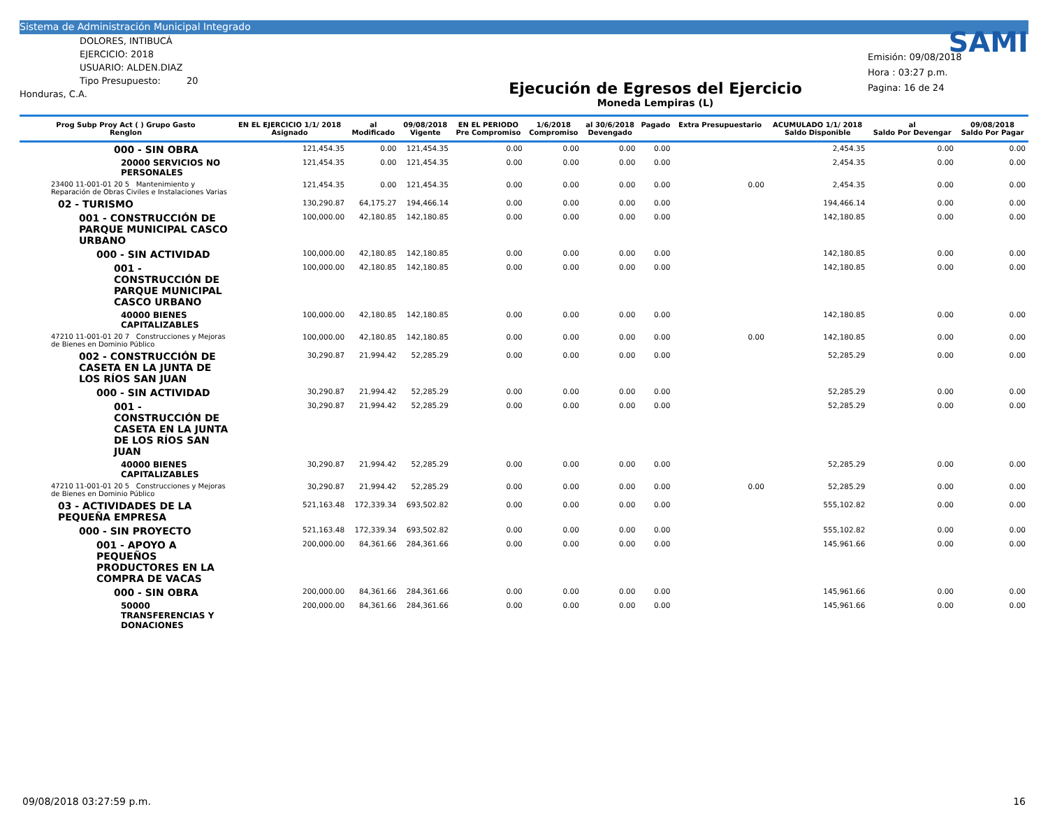Sistema de Administración Municipal Integrado
DOLORES, INTIBUCÁ
EJERCICIO: 2018
USUARIO: ALDEN.DIAZ
Tipo Presupuesto: 20
Honduras, C.A.
Ejecución de Egresos del Ejercicio
Moneda Lempiras (L)
SAMI
Emisión: 09/08/2018
Hora : 03:27 p.m.
Pagina: 16 de 24
| Prog Subp Proy Act ( ) Grupo Gasto Renglon | EN EL EJERCICIO 1/1/ 2018 Asignado | al Modificado | 09/08/2018 Vigente | EN EL PERIODO Pre Compromiso | 1/6/2018 Compromiso | al 30/6/2018 Devengado | Pagado | Extra Presupuestario | ACUMULADO 1/1/ 2018 Saldo Disponible | al Saldo Por Devengar | 09/08/2018 Saldo Por Pagar |
| --- | --- | --- | --- | --- | --- | --- | --- | --- | --- | --- | --- |
| 000 - SIN OBRA | 121,454.35 | 0.00 | 121,454.35 | 0.00 | 0.00 | 0.00 | 0.00 | | 2,454.35 | 0.00 | 0.00 |
| 20000 SERVICIOS NO PERSONALES | 121,454.35 | 0.00 | 121,454.35 | 0.00 | 0.00 | 0.00 | 0.00 | | 2,454.35 | 0.00 | 0.00 |
| 23400 11-001-01 20 5 Mantenimiento y Reparación de Obras Civiles e Instalaciones Varias | 121,454.35 | 0.00 | 121,454.35 | 0.00 | 0.00 | 0.00 | 0.00 | 0.00 | 2,454.35 | 0.00 | 0.00 |
| 02 - TURISMO | 130,290.87 | 64,175.27 | 194,466.14 | 0.00 | 0.00 | 0.00 | 0.00 | | 194,466.14 | 0.00 | 0.00 |
| 001 - CONSTRUCCIÓN DE PARQUE MUNICIPAL CASCO URBANO | 100,000.00 | 42,180.85 | 142,180.85 | 0.00 | 0.00 | 0.00 | 0.00 | | 142,180.85 | 0.00 | 0.00 |
| 000 - SIN ACTIVIDAD | 100,000.00 | 42,180.85 | 142,180.85 | 0.00 | 0.00 | 0.00 | 0.00 | | 142,180.85 | 0.00 | 0.00 |
| 001 - CONSTRUCCIÓN DE PARQUE MUNICIPAL CASCO URBANO | 100,000.00 | 42,180.85 | 142,180.85 | 0.00 | 0.00 | 0.00 | 0.00 | | 142,180.85 | 0.00 | 0.00 |
| 40000 BIENES CAPITALIZABLES | 100,000.00 | 42,180.85 | 142,180.85 | 0.00 | 0.00 | 0.00 | 0.00 | | 142,180.85 | 0.00 | 0.00 |
| 47210 11-001-01 20 7 Construcciones y Mejoras de Bienes en Dominio Público | 100,000.00 | 42,180.85 | 142,180.85 | 0.00 | 0.00 | 0.00 | 0.00 | 0.00 | 142,180.85 | 0.00 | 0.00 |
| 002 - CONSTRUCCIÓN DE CASETA EN LA JUNTA DE LOS RÍOS SAN JUAN | 30,290.87 | 21,994.42 | 52,285.29 | 0.00 | 0.00 | 0.00 | 0.00 | | 52,285.29 | 0.00 | 0.00 |
| 000 - SIN ACTIVIDAD | 30,290.87 | 21,994.42 | 52,285.29 | 0.00 | 0.00 | 0.00 | 0.00 | | 52,285.29 | 0.00 | 0.00 |
| 001 - CONSTRUCCIÓN DE CASETA EN LA JUNTA DE LOS RÍOS SAN JUAN | 30,290.87 | 21,994.42 | 52,285.29 | 0.00 | 0.00 | 0.00 | 0.00 | | 52,285.29 | 0.00 | 0.00 |
| 40000 BIENES CAPITALIZABLES | 30,290.87 | 21,994.42 | 52,285.29 | 0.00 | 0.00 | 0.00 | 0.00 | | 52,285.29 | 0.00 | 0.00 |
| 47210 11-001-01 20 5 Construcciones y Mejoras de Bienes en Dominio Público | 30,290.87 | 21,994.42 | 52,285.29 | 0.00 | 0.00 | 0.00 | 0.00 | 0.00 | 52,285.29 | 0.00 | 0.00 |
| 03 - ACTIVIDADES DE LA PEQUEÑA EMPRESA | 521,163.48 | 172,339.34 | 693,502.82 | 0.00 | 0.00 | 0.00 | 0.00 | | 555,102.82 | 0.00 | 0.00 |
| 000 - SIN PROYECTO | 521,163.48 | 172,339.34 | 693,502.82 | 0.00 | 0.00 | 0.00 | 0.00 | | 555,102.82 | 0.00 | 0.00 |
| 001 - APOYO A PEQUEÑOS PRODUCTORES EN LA COMPRA DE VACAS | 200,000.00 | 84,361.66 | 284,361.66 | 0.00 | 0.00 | 0.00 | 0.00 | | 145,961.66 | 0.00 | 0.00 |
| 000 - SIN OBRA | 200,000.00 | 84,361.66 | 284,361.66 | 0.00 | 0.00 | 0.00 | 0.00 | | 145,961.66 | 0.00 | 0.00 |
| 50000 TRANSFERENCIAS Y DONACIONES | 200,000.00 | 84,361.66 | 284,361.66 | 0.00 | 0.00 | 0.00 | 0.00 | | 145,961.66 | 0.00 | 0.00 |
09/08/2018 03:27:59 p.m. 16